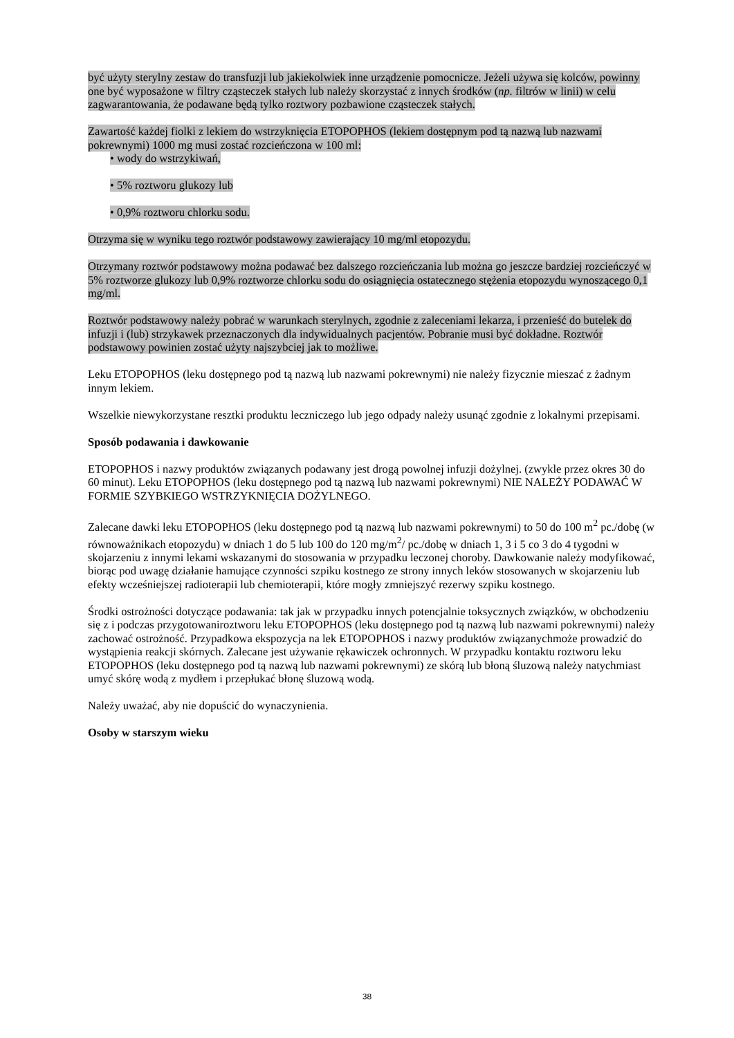być użyty sterylny zestaw do transfuzji lub jakiekolwiek inne urządzenie pomocnicze. Jeżeli używa się kolców, powinny one być wyposażone w filtry cząsteczek stałych lub należy skorzystać z innych środków (np. filtrów w linii) w celu zagwarantowania, że podawane będą tylko roztwory pozbawione cząsteczek stałych.
Zawartość każdej fiolki z lekiem do wstrzyknięcia ETOPOPHOS (lekiem dostępnym pod tą nazwą lub nazwami pokrewnymi) 1000 mg musi zostać rozcieńczona w 100 ml:
• wody do wstrzykiwań,
• 5% roztworu glukozy lub
• 0,9% roztworu chlorku sodu.
Otrzyma się w wyniku tego roztwór podstawowy zawierający 10 mg/ml etopozydu.
Otrzymany roztwór podstawowy można podawać bez dalszego rozcieńczania lub można go jeszcze bardziej rozcieńczyć w 5% roztworze glukozy lub 0,9% roztworze chlorku sodu do osiągnięcia ostatecznego stężenia etopozydu wynoszącego 0,1 mg/ml.
Roztwór podstawowy należy pobrać w warunkach sterylnych, zgodnie z zaleceniami lekarza, i przenieść do butelek do infuzji i (lub) strzykawek przeznaczonych dla indywidualnych pacjentów. Pobranie musi być dokładne. Roztwór podstawowy powinien zostać użyty najszybciej jak to możliwe.
Leku ETOPOPHOS (leku dostępnego pod tą nazwą lub nazwami pokrewnymi) nie należy fizycznie mieszać z żadnym innym lekiem.
Wszelkie niewykorzystane resztki produktu leczniczego lub jego odpady należy usunąć zgodnie z lokalnymi przepisami.
Sposób podawania i dawkowanie
ETOPOPHOS i nazwy produktów związanych podawany jest drogą powolnej infuzji dożylnej. (zwykle przez okres 30 do 60 minut). Leku ETOPOPHOS (leku dostępnego pod tą nazwą lub nazwami pokrewnymi) NIE NALEŻY PODAWAĆ W FORMIE SZYBKIEGO WSTRZYKNIĘCIA DOŻYLNEGO.
Zalecane dawki leku ETOPOPHOS (leku dostępnego pod tą nazwą lub nazwami pokrewnymi) to 50 do 100 m<sup>2</sup> pc./dobę (w równoważnikach etopozydu) w dniach 1 do 5 lub 100 do 120 mg/m<sup>2</sup>/ pc./dobę w dniach 1, 3 i 5 co 3 do 4 tygodni w skojarzeniu z innymi lekami wskazanymi do stosowania w przypadku leczonej choroby. Dawkowanie należy modyfikować, biorąc pod uwagę działanie hamujące czynności szpiku kostnego ze strony innych leków stosowanych w skojarzeniu lub efekty wcześniejszej radioterapii lub chemioterapii, które mogły zmniejszyć rezerwy szpiku kostnego.
Środki ostrożności dotyczące podawania: tak jak w przypadku innych potencjalnie toksycznych związków, w obchodzeniu się z i podczas przygotowaniroztworu leku ETOPOPHOS (leku dostępnego pod tą nazwą lub nazwami pokrewnymi) należy zachować ostrożność. Przypadkowa ekspozycja na lek ETOPOPHOS i nazwy produktów związanychmoże prowadzić do wystąpienia reakcji skórnych. Zalecane jest używanie rękawiczek ochronnych. W przypadku kontaktu roztworu leku ETOPOPHOS (leku dostępnego pod tą nazwą lub nazwami pokrewnymi) ze skórą lub błoną śluzową należy natychmiast umyć skórę wodą z mydłem i przepłukać błonę śluzową wodą.
Należy uważać, aby nie dopuścić do wynaczynienia.
Osoby w starszym wieku
38